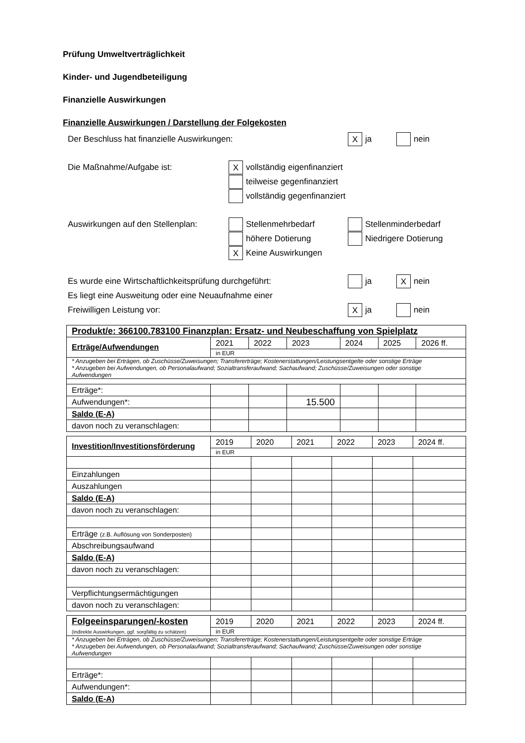Prüfung Umweltverträglichkeit
Kinder- und Jugendbeteiligung
Finanzielle Auswirkungen
Finanzielle Auswirkungen / Darstellung der Folgekosten
Der Beschluss hat finanzielle Auswirkungen: X ja nein
Die Maßnahme/Aufgabe ist: X vollständig eigenfinanziert
teilweise gegenfinanziert
vollständig gegenfinanziert
Auswirkungen auf den Stellenplan: Stellenmehrbedarf Stellenminderbedarf
höhere Dotierung Niedrigere Dotierung
X Keine Auswirkungen
Es wurde eine Wirtschaftlichkeitsprüfung durchgeführt: ja X nein
Es liegt eine Ausweitung oder eine Neuaufnahme einer
Freiwilligen Leistung vor: X ja nein
| Produkt/e: 366100.783100 Finanzplan: Ersatz- und Neubeschaffung von Spielplatz | | | | | | |
| Erträge/Aufwendungen | 2021 | 2022 | 2023 | 2024 | 2025 | 2026 ff. |
| | in EUR | | | | | |
| * Anzugeben bei Erträgen, ob Zuschüsse/Zuweisungen; Transfererträge; Kostenerstattungen/Leistungsentgelte oder sonstige Erträge * Anzugeben bei Aufwendungen, ob Personalaufwand; Sozialtransferaufwand; Sachaufwand; Zuschüsse/Zuweisungen oder sonstige Aufwendungen | | | | | | |
| Erträge*: | | | | | | |
| Aufwendungen*: | | | 15.500 | | | |
| Saldo (E-A) | | | | | | |
| davon noch zu veranschlagen: | | | | | | |
| Investition/Investitionsförderung | 2019 | 2020 | 2021 | 2022 | 2023 | 2024 ff. |
| | in EUR | | | | | |
| Einzahlungen | | | | | | |
| Auszahlungen | | | | | | |
| Saldo (E-A) | | | | | | |
| davon noch zu veranschlagen: | | | | | | |
| Erträge (z.B. Auflösung von Sonderposten) | | | | | | |
| Abschreibungsaufwand | | | | | | |
| Saldo (E-A) | | | | | | |
| davon noch zu veranschlagen: | | | | | | |
| Verpflichtungsermächtigungen | | | | | | |
| davon noch zu veranschlagen: | | | | | | |
| Folgeeinsparungen/-kosten (indirekte Auswirkungen, ggf. sorgfältig zu schätzen) | 2019 | 2020 | 2021 | 2022 | 2023 | 2024 ff. |
| | in EUR | | | | | |
| * Anzugeben bei Erträgen, ob Zuschüsse/Zuweisungen; Transfererträge; Kostenerstattungen/Leistungsentgelte oder sonstige Erträge * Anzugeben bei Aufwendungen, ob Personalaufwand; Sozialtransferaufwand; Sachaufwand; Zuschüsse/Zuweisungen oder sonstige Aufwendungen | | | | | | |
| Erträge*: | | | | | | |
| Aufwendungen*: | | | | | | |
| Saldo (E-A) | | | | | | |